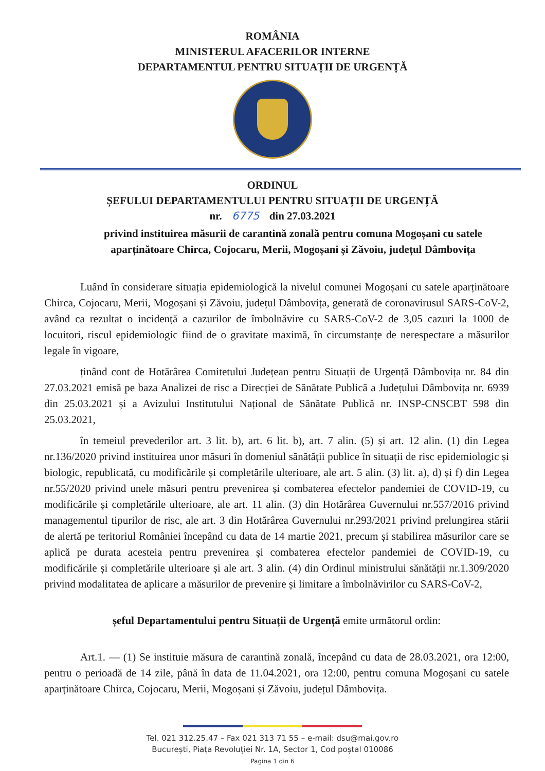ROMÂNIA
MINISTERUL AFACERILOR INTERNE
DEPARTAMENTUL PENTRU SITUAȚII DE URGENȚĂ
ORDINUL
ȘEFULUI DEPARTAMENTULUI PENTRU SITUAȚII DE URGENȚĂ
nr. 6775 din 27.03.2021
privind instituirea măsurii de carantină zonală pentru comuna Mogoșani cu satele aparținătoare Chirca, Cojocaru, Merii, Mogoșani și Zăvoiu, județul Dâmbovița
Luând în considerare situația epidemiologică la nivelul comunei Mogoșani cu satele aparținătoare Chirca, Cojocaru, Merii, Mogoșani și Zăvoiu, județul Dâmbovița, generată de coronavirusul SARS-CoV-2, având ca rezultat o incidență a cazurilor de îmbolnăvire cu SARS-CoV-2 de 3,05 cazuri la 1000 de locuitori, riscul epidemiologic fiind de o gravitate maximă, în circumstanțe de nerespectare a măsurilor legale în vigoare,
ținând cont de Hotărârea Comitetului Județean pentru Situații de Urgență Dâmbovița nr. 84 din 27.03.2021 emisă pe baza Analizei de risc a Direcției de Sănătate Publică a Județului Dâmbovița nr. 6939 din 25.03.2021 și a Avizului Institutului Național de Sănătate Publică nr. INSP-CNSCBT 598 din 25.03.2021,
în temeiul prevederilor art. 3 lit. b), art. 6 lit. b), art. 7 alin. (5) și art. 12 alin. (1) din Legea nr.136/2020 privind instituirea unor măsuri în domeniul sănătății publice în situații de risc epidemiologic și biologic, republicată, cu modificările și completările ulterioare, ale art. 5 alin. (3) lit. a), d) și f) din Legea nr.55/2020 privind unele măsuri pentru prevenirea și combaterea efectelor pandemiei de COVID-19, cu modificările și completările ulterioare, ale art. 11 alin. (3) din Hotărârea Guvernului nr.557/2016 privind managementul tipurilor de risc, ale art. 3 din Hotărârea Guvernului nr.293/2021 privind prelungirea stării de alertă pe teritoriul României începând cu data de 14 martie 2021, precum și stabilirea măsurilor care se aplică pe durata acesteia pentru prevenirea și combaterea efectelor pandemiei de COVID-19, cu modificările și completările ulterioare și ale art. 3 alin. (4) din Ordinul ministrului sănătății nr.1.309/2020 privind modalitatea de aplicare a măsurilor de prevenire și limitare a îmbolnăvirilor cu SARS-CoV-2,
șeful Departamentului pentru Situații de Urgență emite următorul ordin:
Art.1. — (1) Se instituie măsura de carantină zonală, începând cu data de 28.03.2021, ora 12:00, pentru o perioadă de 14 zile, până în data de 11.04.2021, ora 12:00, pentru comuna Mogoșani cu satele aparținătoare Chirca, Cojocaru, Merii, Mogoșani și Zăvoiu, județul Dâmbovița.
Tel. 021 312.25.47 – Fax 021 313 71 55 – e-mail: dsu@mai.gov.ro
București, Piața Revoluției Nr. 1A, Sector 1, Cod poștal 010086
Pagina 1 din 6